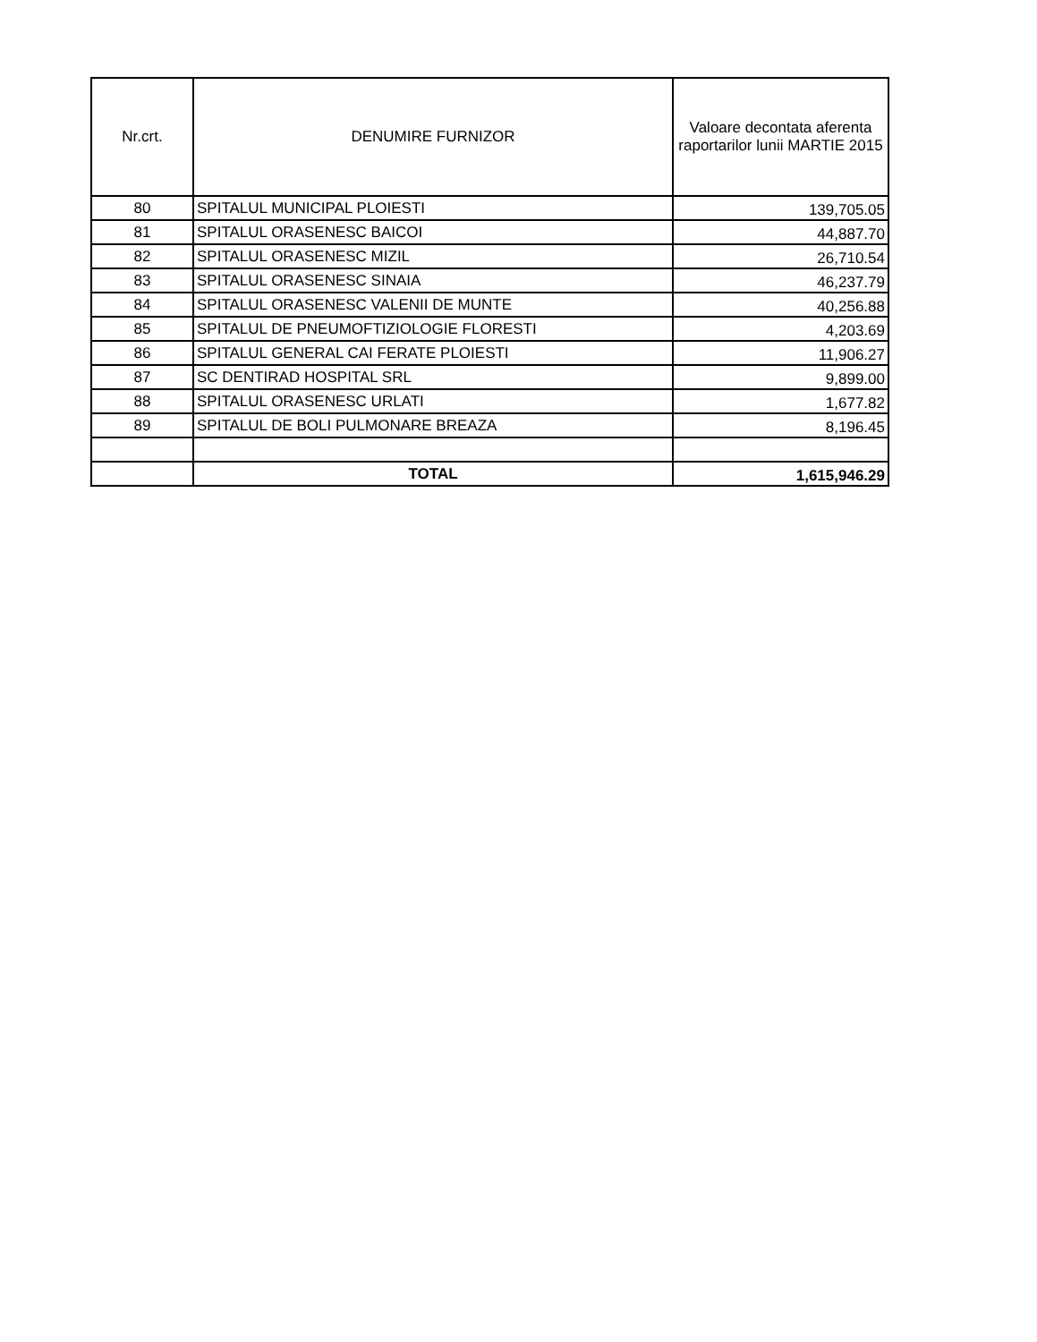| Nr.crt. | DENUMIRE FURNIZOR | Valoare decontata aferenta raportarilor lunii MARTIE 2015 |
| --- | --- | --- |
| 80 | SPITALUL MUNICIPAL PLOIESTI | 139,705.05 |
| 81 | SPITALUL ORASENESC BAICOI | 44,887.70 |
| 82 | SPITALUL ORASENESC MIZIL | 26,710.54 |
| 83 | SPITALUL ORASENESC SINAIA | 46,237.79 |
| 84 | SPITALUL ORASENESC VALENII DE MUNTE | 40,256.88 |
| 85 | SPITALUL DE PNEUMOFTIZIOLOGIE FLORESTI | 4,203.69 |
| 86 | SPITALUL GENERAL CAI FERATE PLOIESTI | 11,906.27 |
| 87 | SC DENTIRAD HOSPITAL SRL | 9,899.00 |
| 88 | SPITALUL ORASENESC URLATI | 1,677.82 |
| 89 | SPITALUL DE BOLI PULMONARE BREAZA | 8,196.45 |
| | TOTAL | 1,615,946.29 |